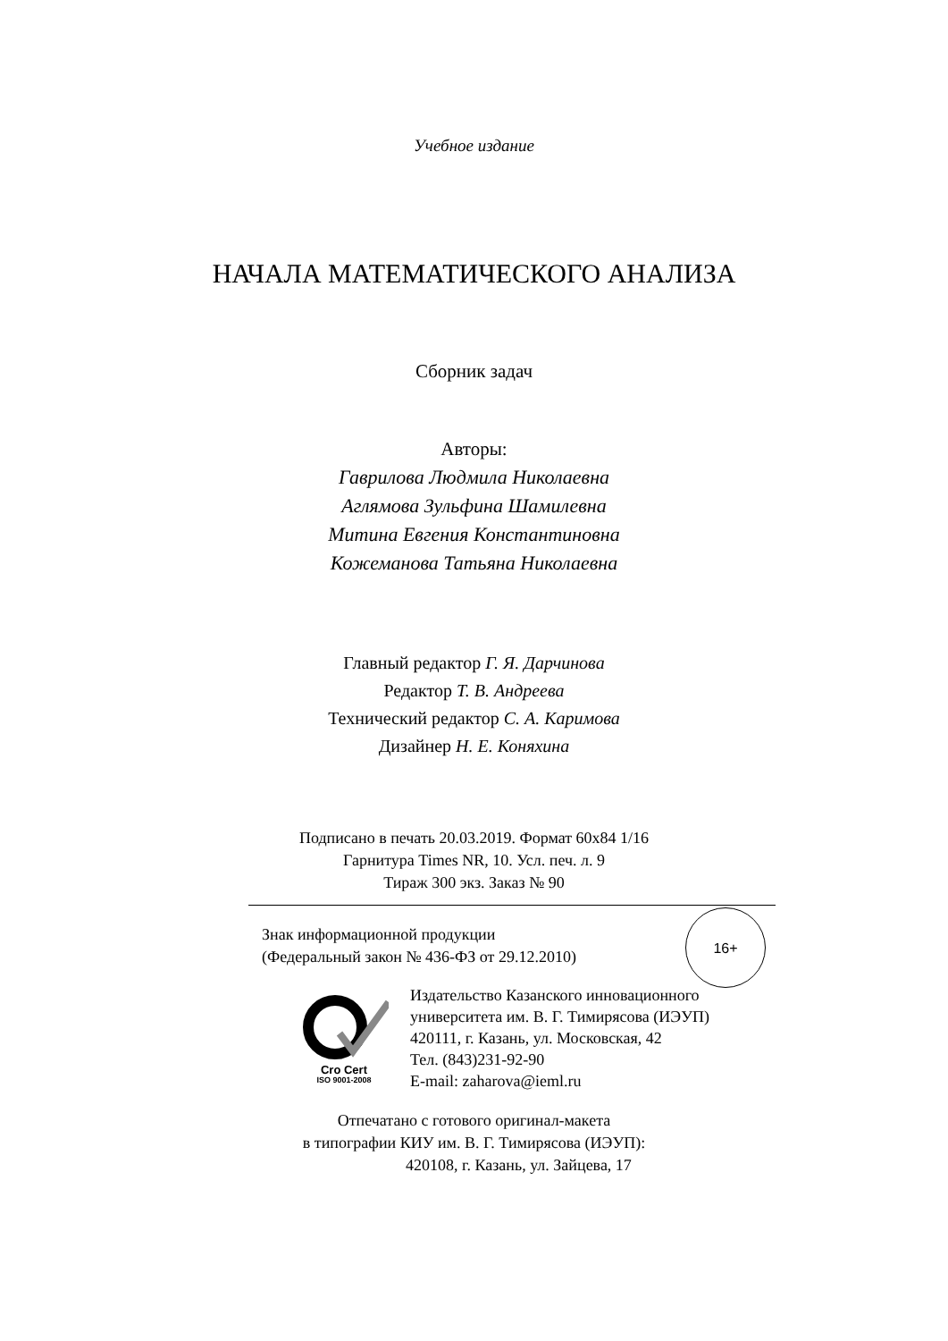Учебное издание
НАЧАЛА МАТЕМАТИЧЕСКОГО АНАЛИЗА
Сборник задач
Авторы:
Гаврилова Людмила Николаевна
Аглямова Зульфина Шамилевна
Митина Евгения Константиновна
Кожеманова Татьяна Николаевна
Главный редактор Г. Я. Дарчинова
Редактор Т. В. Андреева
Технический редактор С. А. Каримова
Дизайнер Н. Е. Коняхина
Подписано в печать 20.03.2019. Формат 60х84 1/16
Гарнитура Times NR, 10. Усл. печ. л. 9
Тираж 300 экз. Заказ № 90
Знак информационной продукции
(Федеральный закон № 436-ФЗ от 29.12.2010)
16+
Cro Cert
ISO 9001-2008
Издательство Казанского инновационного
университета им. В. Г. Тимирясова (ИЭУП)
420111, г. Казань, ул. Московская, 42
Тел. (843)231-92-90
E-mail: zaharova@ieml.ru
Отпечатано с готового оригинал-макета
в типографии КИУ им. В. Г. Тимирясова (ИЭУП):
420108, г. Казань, ул. Зайцева, 17